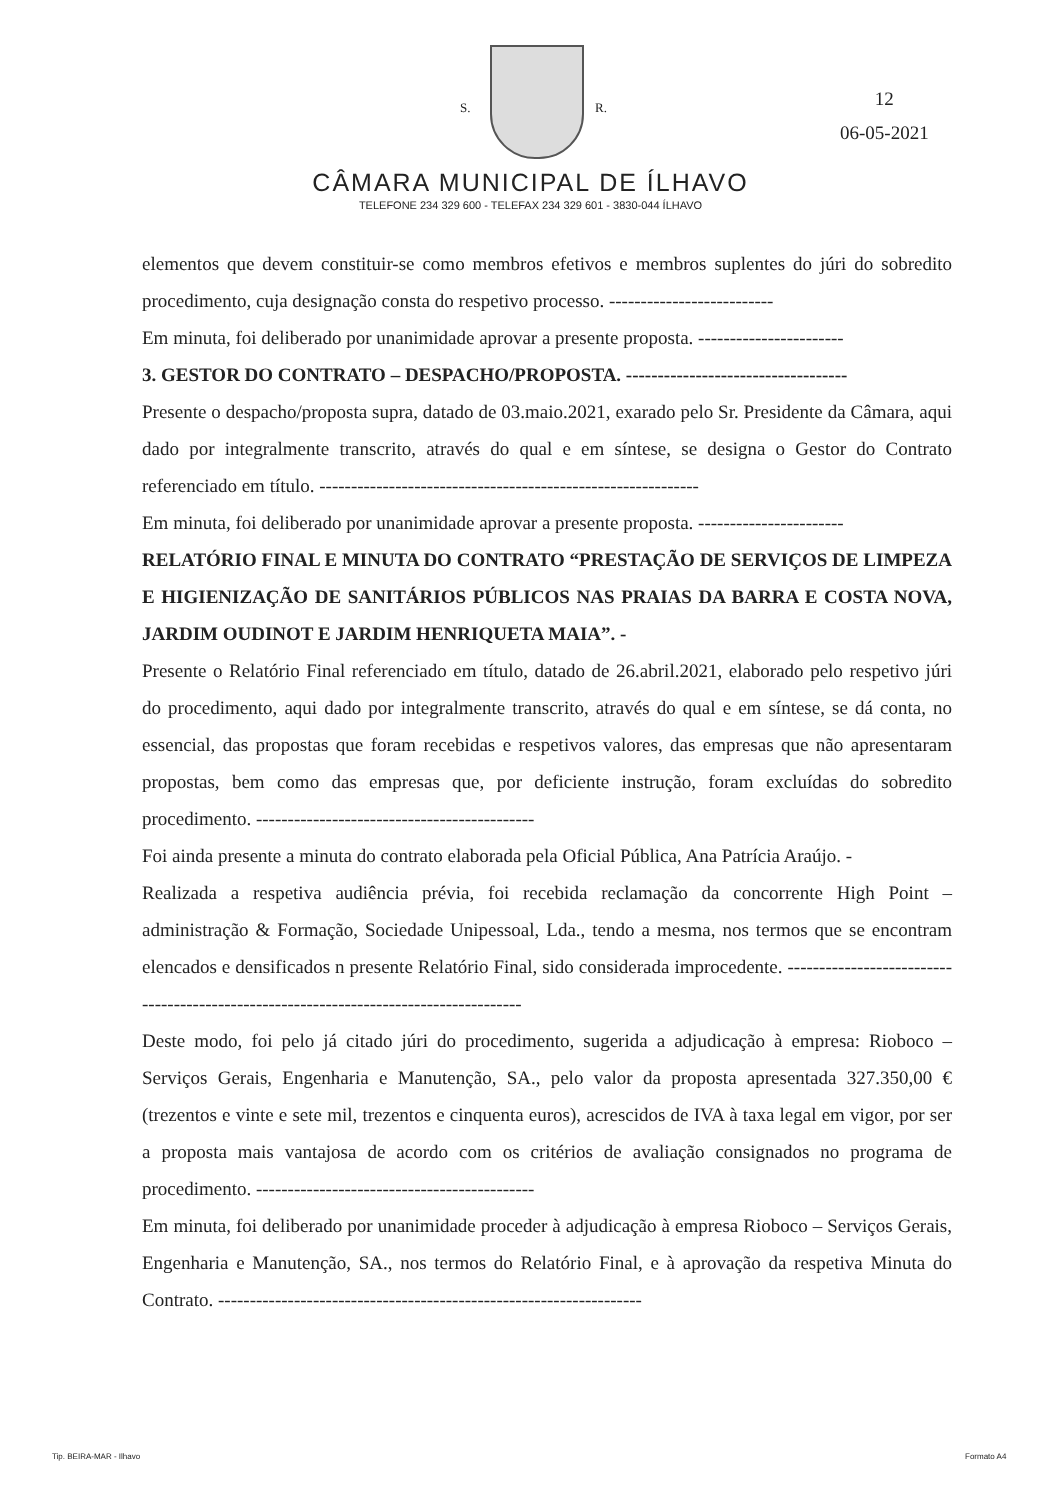S. R.
12
06-05-2021
CÂMARA MUNICIPAL DE ÍLHAVO
TELEFONE 234 329 600 - TELEFAX 234 329 601 - 3830-044 ÍLHAVO
elementos que devem constituir-se como membros efetivos e membros suplentes do júri do sobredito procedimento, cuja designação consta do respetivo processo. --------------------------
Em minuta, foi deliberado por unanimidade aprovar a presente proposta. -----------------------
3. GESTOR DO CONTRATO – DESPACHO/PROPOSTA. -----------------------------------
Presente o despacho/proposta supra, datado de 03.maio.2021, exarado pelo Sr. Presidente da Câmara, aqui dado por integralmente transcrito, através do qual e em síntese, se designa o Gestor do Contrato referenciado em título. ------------------------------------------------------------
Em minuta, foi deliberado por unanimidade aprovar a presente proposta. -----------------------
RELATÓRIO FINAL E MINUTA DO CONTRATO “PRESTAÇÃO DE SERVIÇOS DE LIMPEZA E HIGIENIZAÇÃO DE SANITÁRIOS PÚBLICOS NAS PRAIAS DA BARRA E COSTA NOVA, JARDIM OUDINOT E JARDIM HENRIQUETA MAIA”. -
Presente o Relatório Final referenciado em título, datado de 26.abril.2021, elaborado pelo respetivo júri do procedimento, aqui dado por integralmente transcrito, através do qual e em síntese, se dá conta, no essencial, das propostas que foram recebidas e respetivos valores, das empresas que não apresentaram propostas, bem como das empresas que, por deficiente instrução, foram excluídas do sobredito procedimento. --------------------------------------------
Foi ainda presente a minuta do contrato elaborada pela Oficial Pública, Ana Patrícia Araújo. -
Realizada a respetiva audiência prévia, foi recebida reclamação da concorrente High Point – administração & Formação, Sociedade Unipessoal, Lda., tendo a mesma, nos termos que se encontram elencados e densificados n presente Relatório Final, sido considerada improcedente. --------------------------------------------------------------------------------------
Deste modo, foi pelo já citado júri do procedimento, sugerida a adjudicação à empresa: Rioboco – Serviços Gerais, Engenharia e Manutenção, SA., pelo valor da proposta apresentada 327.350,00 € (trezentos e vinte e sete mil, trezentos e cinquenta euros), acrescidos de IVA à taxa legal em vigor, por ser a proposta mais vantajosa de acordo com os critérios de avaliação consignados no programa de procedimento. --------------------------------------------
Em minuta, foi deliberado por unanimidade proceder à adjudicação à empresa Rioboco – Serviços Gerais, Engenharia e Manutenção, SA., nos termos do Relatório Final, e à aprovação da respetiva Minuta do Contrato. -------------------------------------------------------------------
Tip. BEIRA-MAR - Ilhavo Formato A4